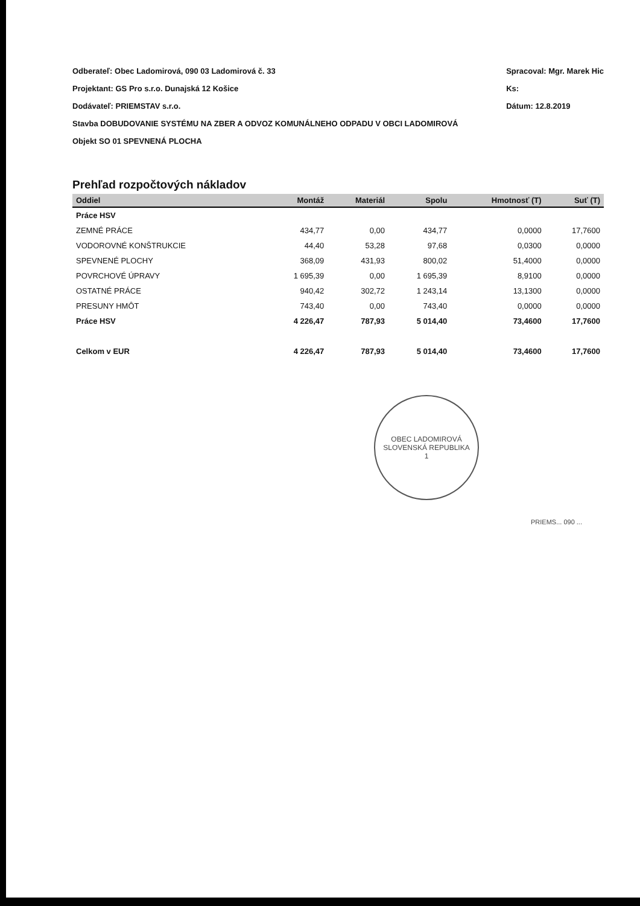Odberateľ: Obec Ladomirová, 090 03 Ladomirová č. 33
Projektant: GS Pro s.r.o. Dunajská 12 Košice
Dodávateľ: PRIEMSTAV s.r.o.
Stavba DOBUDOVANIE SYSTÉMU NA ZBER A ODVOZ KOMUNÁLNEHO ODPADU V OBCI LADOMIROVÁ
Objekt SO 01 SPEVNENÁ PLOCHA
Spracoval: Mgr. Marek Hic
Ks:
Dátum: 12.8.2019
Prehľad rozpočtových nákladov
| Oddiel | Montáž | Materiál | Spolu | Hmotnosť (T) | Suť (T) |
| --- | --- | --- | --- | --- | --- |
| Práce HSV | | | | | |
| ZEMNÉ PRÁCE | 434,77 | 0,00 | 434,77 | 0,0000 | 17,7600 |
| VODOROVNÉ KONŠTRUKCIE | 44,40 | 53,28 | 97,68 | 0,0300 | 0,0000 |
| SPEVNENÉ PLOCHY | 368,09 | 431,93 | 800,02 | 51,4000 | 0,0000 |
| POVRCHOVÉ ÚPRAVY | 1 695,39 | 0,00 | 1 695,39 | 8,9100 | 0,0000 |
| OSTATNÉ PRÁCE | 940,42 | 302,72 | 1 243,14 | 13,1300 | 0,0000 |
| PRESUNY HMÔT | 743,40 | 0,00 | 743,40 | 0,0000 | 0,0000 |
| Práce HSV | 4 226,47 | 787,93 | 5 014,40 | 73,4600 | 17,7600 |
| Celkom v EUR | 4 226,47 | 787,93 | 5 014,40 | 73,4600 | 17,7600 |
OBEC LADOMIROVÁ
SLOVENSKÁ REPUBLIKA
1
PRIEMS... 090 ...